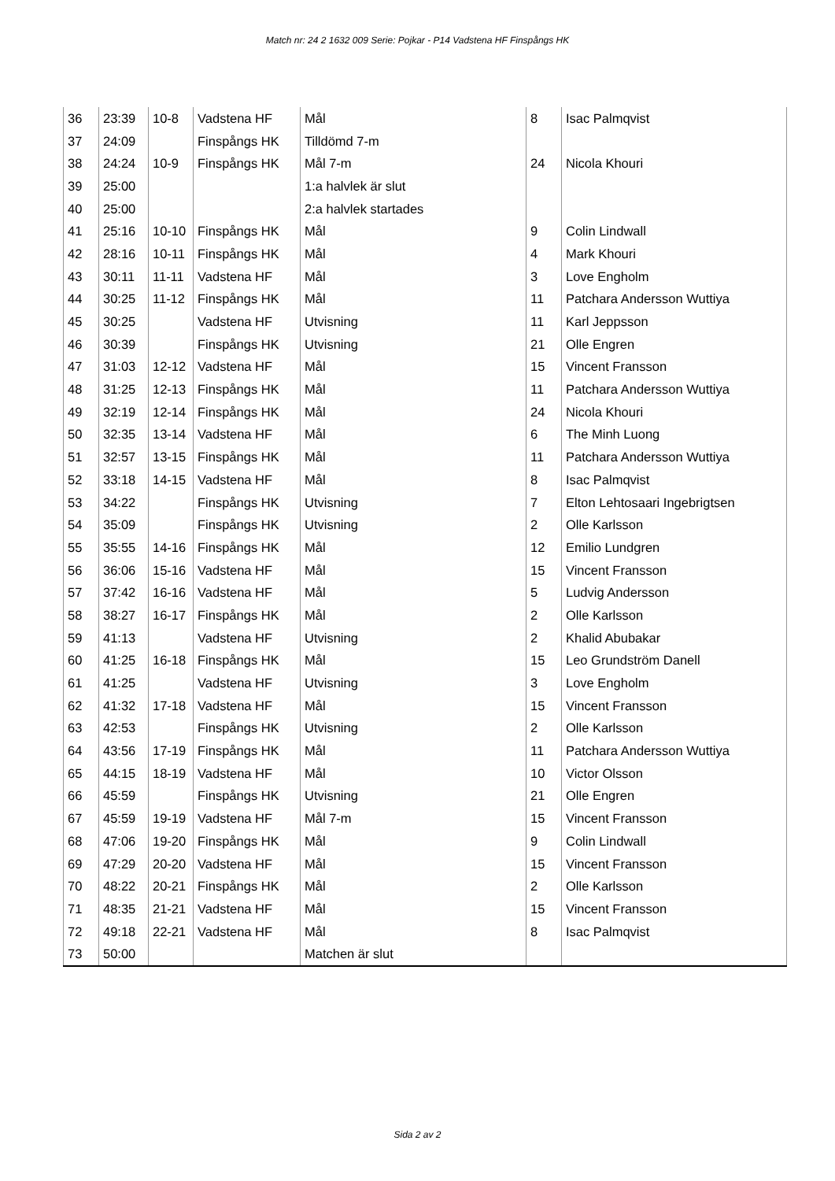Match nr: 24 2 1632 009 Serie: Pojkar - P14 Vadstena HF Finspångs HK
| 36 | 23:39 | 10-8 | Vadstena HF | Mål | 8 | Isac Palmqvist |
| 37 | 24:09 | | Finspångs HK | Tilldömd 7-m | | |
| 38 | 24:24 | 10-9 | Finspångs HK | Mål 7-m | 24 | Nicola Khouri |
| 39 | 25:00 | | | 1:a halvlek är slut | | |
| 40 | 25:00 | | | 2:a halvlek startades | | |
| 41 | 25:16 | 10-10 | Finspångs HK | Mål | 9 | Colin Lindwall |
| 42 | 28:16 | 10-11 | Finspångs HK | Mål | 4 | Mark Khouri |
| 43 | 30:11 | 11-11 | Vadstena HF | Mål | 3 | Love Engholm |
| 44 | 30:25 | 11-12 | Finspångs HK | Mål | 11 | Patchara Andersson Wuttiya |
| 45 | 30:25 | | Vadstena HF | Utvisning | 11 | Karl Jeppsson |
| 46 | 30:39 | | Finspångs HK | Utvisning | 21 | Olle Engren |
| 47 | 31:03 | 12-12 | Vadstena HF | Mål | 15 | Vincent Fransson |
| 48 | 31:25 | 12-13 | Finspångs HK | Mål | 11 | Patchara Andersson Wuttiya |
| 49 | 32:19 | 12-14 | Finspångs HK | Mål | 24 | Nicola Khouri |
| 50 | 32:35 | 13-14 | Vadstena HF | Mål | 6 | The Minh Luong |
| 51 | 32:57 | 13-15 | Finspångs HK | Mål | 11 | Patchara Andersson Wuttiya |
| 52 | 33:18 | 14-15 | Vadstena HF | Mål | 8 | Isac Palmqvist |
| 53 | 34:22 | | Finspångs HK | Utvisning | 7 | Elton Lehtosaari Ingebrigtsen |
| 54 | 35:09 | | Finspångs HK | Utvisning | 2 | Olle Karlsson |
| 55 | 35:55 | 14-16 | Finspångs HK | Mål | 12 | Emilio Lundgren |
| 56 | 36:06 | 15-16 | Vadstena HF | Mål | 15 | Vincent Fransson |
| 57 | 37:42 | 16-16 | Vadstena HF | Mål | 5 | Ludvig Andersson |
| 58 | 38:27 | 16-17 | Finspångs HK | Mål | 2 | Olle Karlsson |
| 59 | 41:13 | | Vadstena HF | Utvisning | 2 | Khalid Abubakar |
| 60 | 41:25 | 16-18 | Finspångs HK | Mål | 15 | Leo Grundström Danell |
| 61 | 41:25 | | Vadstena HF | Utvisning | 3 | Love Engholm |
| 62 | 41:32 | 17-18 | Vadstena HF | Mål | 15 | Vincent Fransson |
| 63 | 42:53 | | Finspångs HK | Utvisning | 2 | Olle Karlsson |
| 64 | 43:56 | 17-19 | Finspångs HK | Mål | 11 | Patchara Andersson Wuttiya |
| 65 | 44:15 | 18-19 | Vadstena HF | Mål | 10 | Victor Olsson |
| 66 | 45:59 | | Finspångs HK | Utvisning | 21 | Olle Engren |
| 67 | 45:59 | 19-19 | Vadstena HF | Mål 7-m | 15 | Vincent Fransson |
| 68 | 47:06 | 19-20 | Finspångs HK | Mål | 9 | Colin Lindwall |
| 69 | 47:29 | 20-20 | Vadstena HF | Mål | 15 | Vincent Fransson |
| 70 | 48:22 | 20-21 | Finspångs HK | Mål | 2 | Olle Karlsson |
| 71 | 48:35 | 21-21 | Vadstena HF | Mål | 15 | Vincent Fransson |
| 72 | 49:18 | 22-21 | Vadstena HF | Mål | 8 | Isac Palmqvist |
| 73 | 50:00 | | | Matchen är slut | | |
Sida 2 av 2